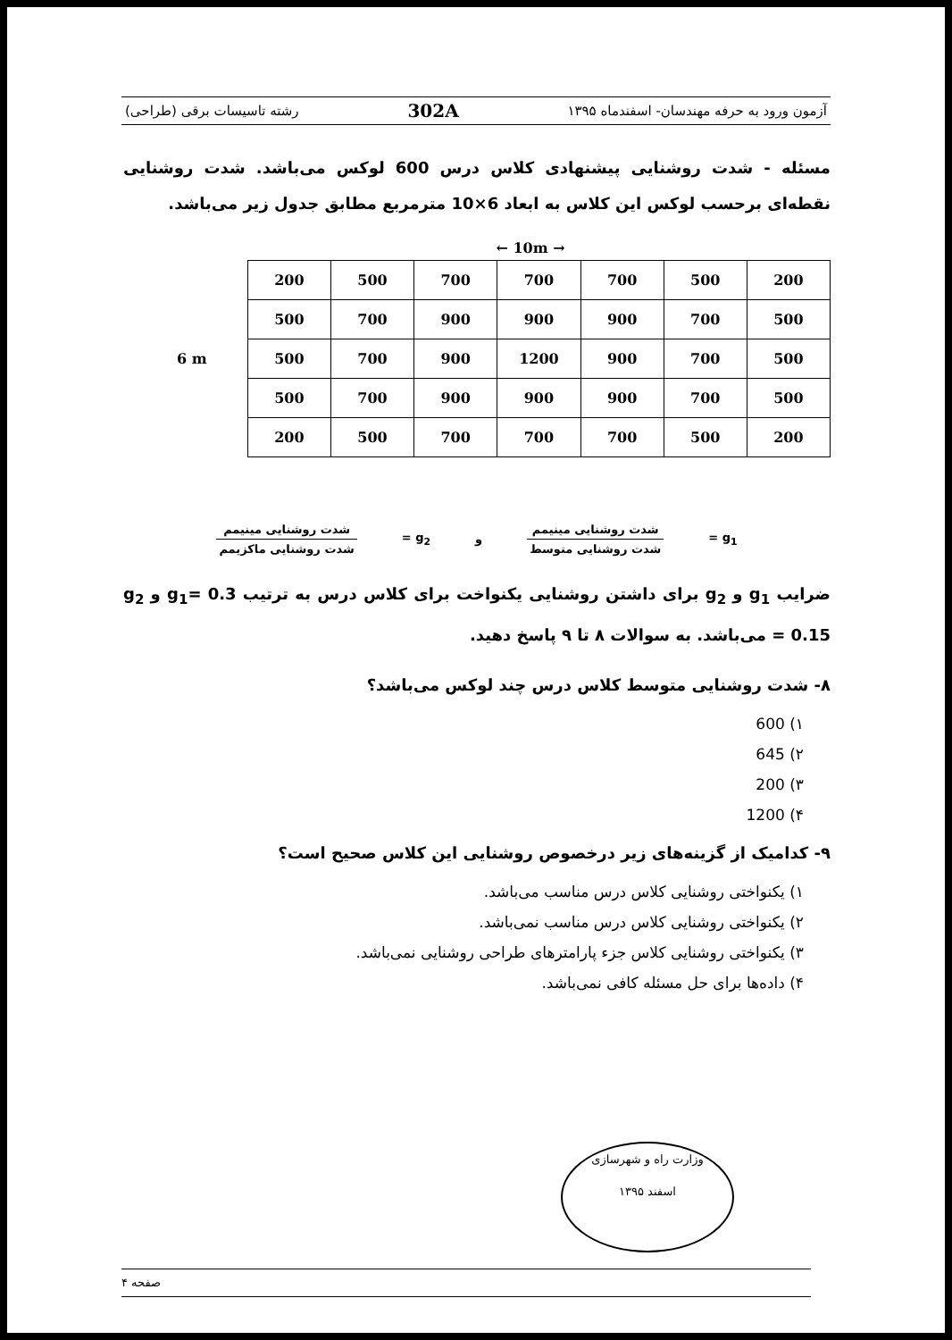آزمون ورود به حرفه مهندسان- اسفندماه ۱۳۹۵ 302A رشته تاسیسات برقی (طراحی)
مسئله - شدت روشنایی پیشنهادی کلاس درس 600 لوکس می‌باشد. شدت روشنایی نقطه‌ای برحسب لوکس این کلاس به ابعاد 6×10 مترمربع مطابق جدول زیر می‌باشد.
← 10m →
6 m
| 200 | 500 | 700 | 700 | 700 | 500 | 200 |
| 500 | 700 | 900 | 900 | 900 | 700 | 500 |
| 500 | 700 | 900 | 1200 | 900 | 700 | 500 |
| 500 | 700 | 900 | 900 | 900 | 700 | 500 |
| 200 | 500 | 700 | 700 | 700 | 500 | 200 |
g<sub>1</sub> = شدت روشنایی مینیمم شدت روشنایی متوسط و g<sub>2</sub> = شدت روشنایی مینیمم شدت روشنایی ماکزیمم
ضرایب g<sub>1</sub> و g<sub>2</sub> برای داشتن روشنایی یکنواخت برای کلاس درس به ترتیب g<sub>1</sub>= 0.3 و g<sub>2</sub> = 0.15 می‌باشد. به سوالات ۸ تا ۹ پاسخ دهید.
۸- شدت روشنایی متوسط کلاس درس چند لوکس می‌باشد؟
۱) 600
۲) 645
۳) 200
۴) 1200
۹- کدامیک از گزینه‌های زیر درخصوص روشنایی این کلاس صحیح است؟
۱) یکنواختی روشنایی کلاس درس مناسب می‌باشد.
۲) یکنواختی روشنایی کلاس درس مناسب نمی‌باشد.
۳) یکنواختی روشنایی کلاس جزء پارامترهای طراحی روشنایی نمی‌باشد.
۴) داده‌ها برای حل مسئله کافی نمی‌باشد.
وزارت راه و شهرسازی
اسفند ۱۳۹۵
صفحه ۴